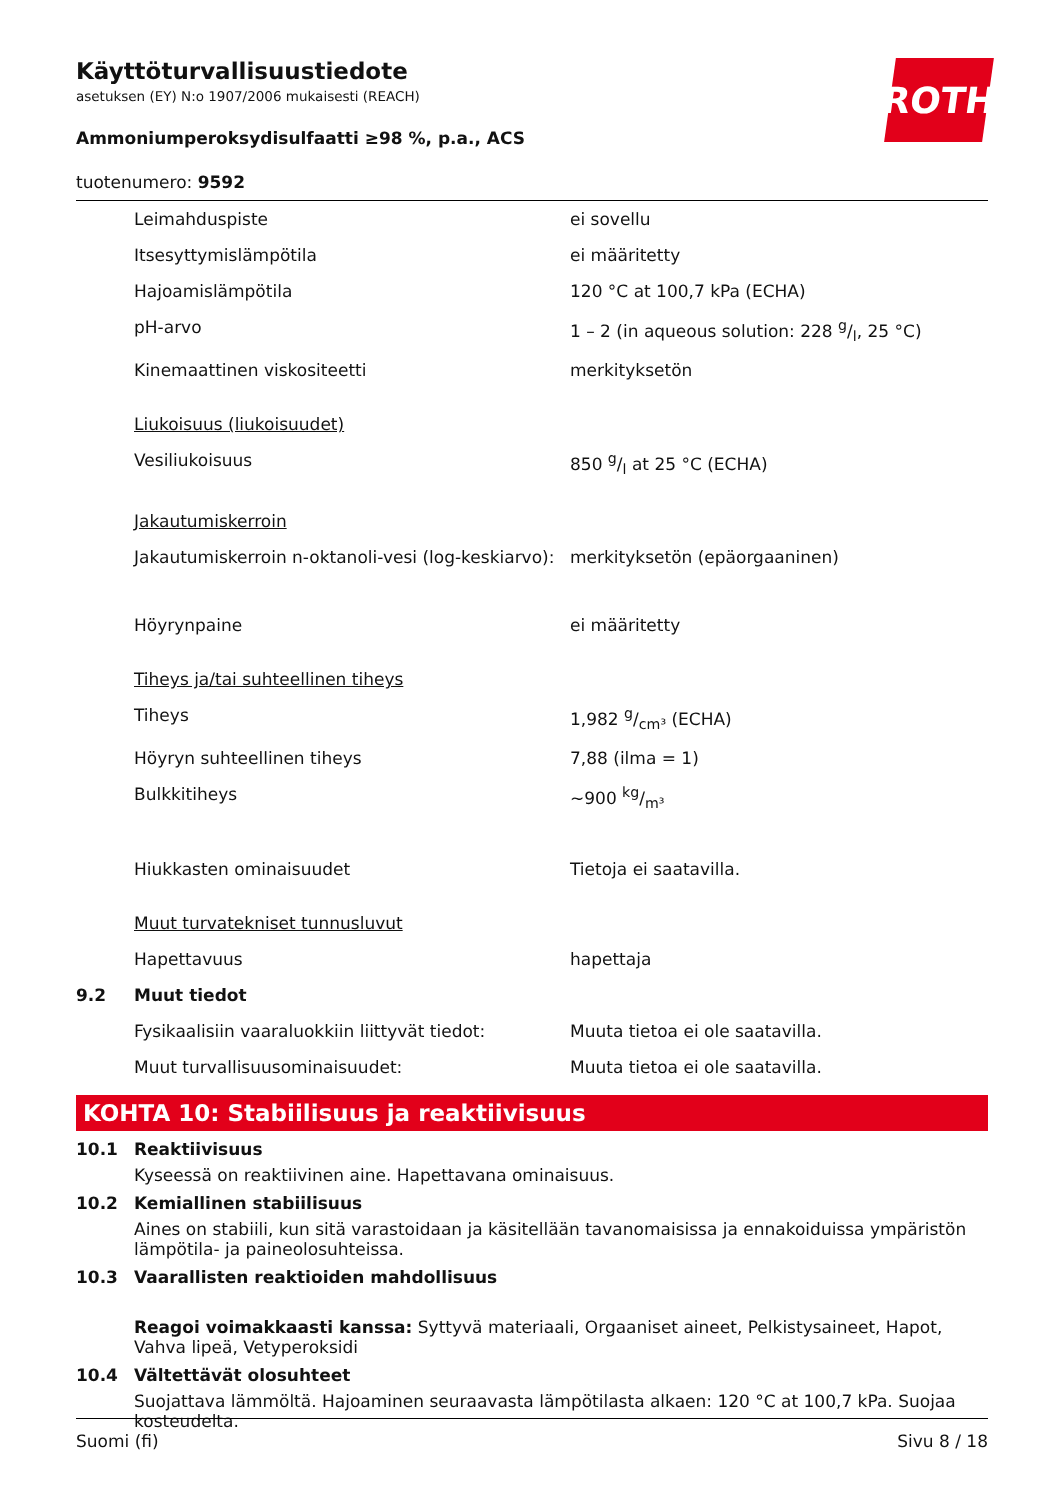ROTH
Käyttöturvallisuustiedote
asetuksen (EY) N:o 1907/2006 mukaisesti (REACH)
Ammoniumperoksydisulfaatti ≥98 %, p.a., ACS
tuotenumero: 9592
| | Leimahduspiste | ei sovellu |
| | Itsesyttymislämpötila | ei määritetty |
| | Hajoamislämpötila | 120 °C at 100,7 kPa (ECHA) |
| | pH-arvo | 1 – 2 (in aqueous solution: 228 g/l, 25 °C) |
| | Kinemaattinen viskositeetti | merkityksetön |
| | Liukoisuus (liukoisuudet) | |
| | Vesiliukoisuus | 850 g/l at 25 °C (ECHA) |
| | Jakautumiskerroin | |
| | Jakautumiskerroin n-oktanoli-vesi (log-keskiarvo): | merkityksetön (epäorgaaninen) |
| | Höyrynpaine | ei määritetty |
| | Tiheys ja/tai suhteellinen tiheys | |
| | Tiheys | 1,982 g/cm³ (ECHA) |
| | Höyryn suhteellinen tiheys | 7,88 (ilma = 1) |
| | Bulkkitiheys | ~900 kg/m³ |
| | Hiukkasten ominaisuudet | Tietoja ei saatavilla. |
| | Muut turvatekniset tunnusluvut | |
| | Hapettavuus | hapettaja |
| 9.2 | Muut tiedot | |
| | Fysikaalisiin vaaraluokkiin liittyvät tiedot: | Muuta tietoa ei ole saatavilla. |
| | Muut turvallisuusominaisuudet: | Muuta tietoa ei ole saatavilla. |
KOHTA 10: Stabiilisuus ja reaktiivisuus
10.1 Reaktiivisuus
Kyseessä on reaktiivinen aine. Hapettavana ominaisuus.
10.2 Kemiallinen stabiilisuus
Aines on stabiili, kun sitä varastoidaan ja käsitellään tavanomaisissa ja ennakoiduissa ympäristön lämpötila- ja paineolosuhteissa.
10.3 Vaarallisten reaktioiden mahdollisuus
Reagoi voimakkaasti kanssa: Syttyvä materiaali, Orgaaniset aineet, Pelkistysaineet, Hapot, Vahva lipeä, Vetyperoksidi
10.4 Vältettävät olosuhteet
Suojattava lämmöltä. Hajoaminen seuraavasta lämpötilasta alkaen: 120 °C at 100,7 kPa. Suojaa kosteudelta.
Suomi (fi) Sivu 8 / 18